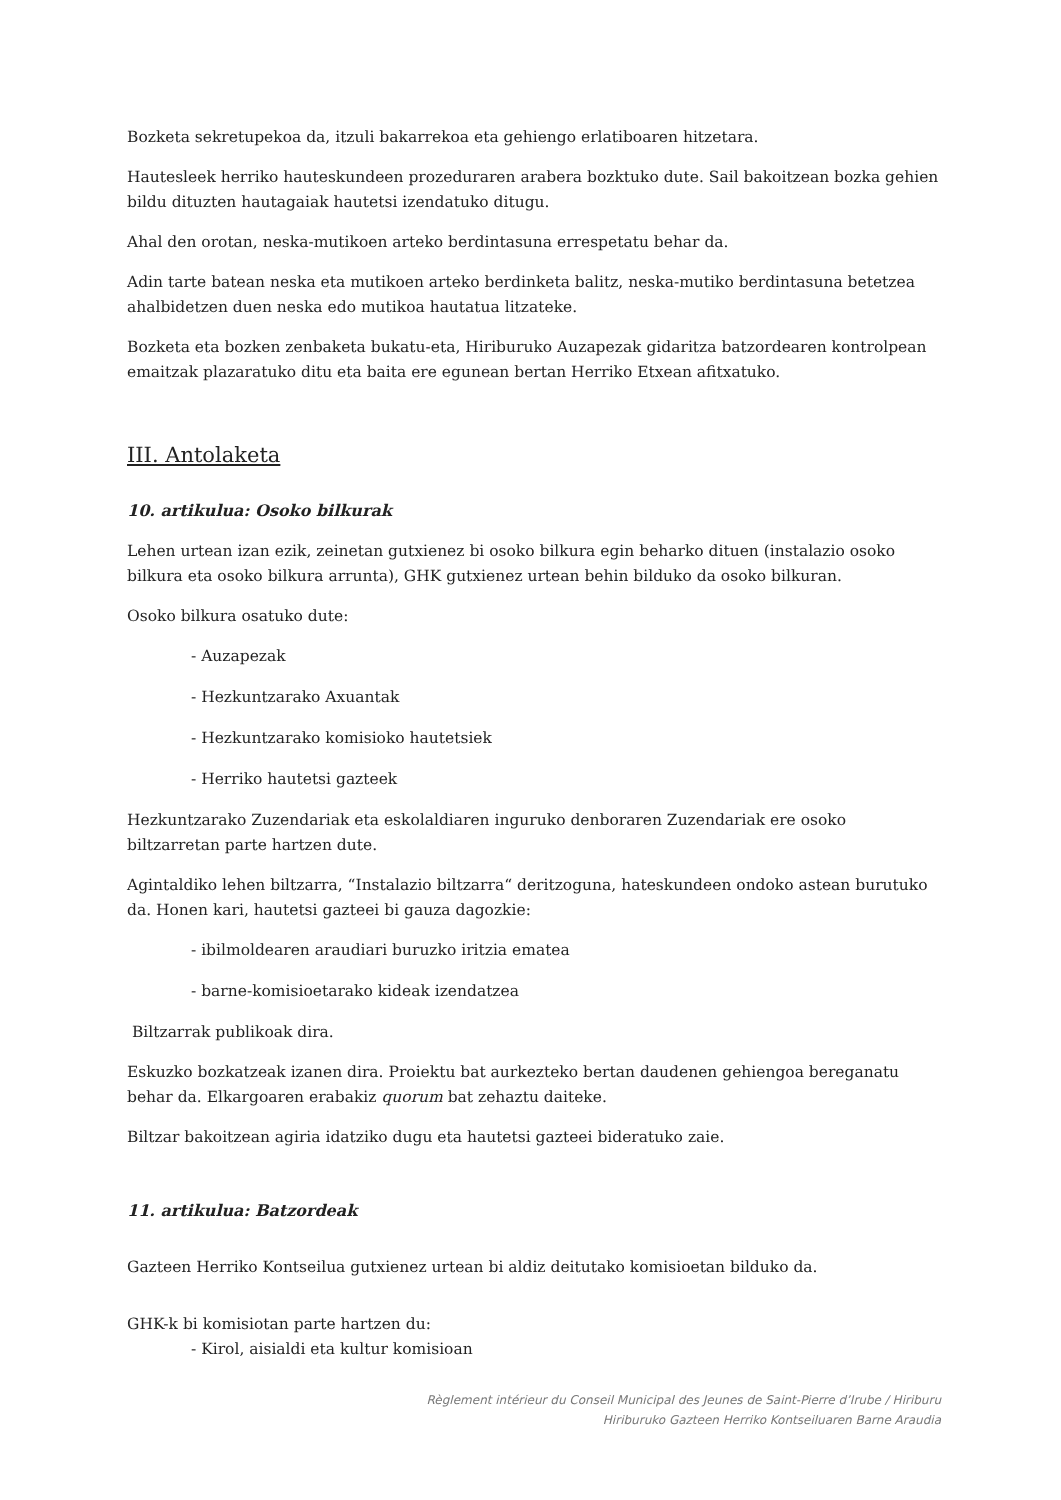Bozketa sekretupekoa da, itzuli bakarrekoa eta gehiengo erlatiboaren hitzetara.
Hautesleek herriko hauteskundeen prozeduraren arabera bozktuko dute. Sail bakoitzean bozka gehien bildu dituzten hautagaiak hautetsi izendatuko ditugu.
Ahal den orotan, neska-mutikoen arteko berdintasuna errespetatu behar da.
Adin tarte batean neska eta mutikoen arteko berdinketa balitz, neska-mutiko berdintasuna betetzea ahalbidetzen duen neska edo mutikoa hautatua litzateke.
Bozketa eta bozken zenbaketa bukatu-eta, Hiriburuko Auzapezak gidaritza batzordearen kontrolpean emaitzak plazaratuko ditu eta baita ere egunean bertan Herriko Etxean afitxatuko.
III. Antolaketa
10. artikulua: Osoko bilkurak
Lehen urtean izan ezik, zeinetan gutxienez bi osoko bilkura egin beharko dituen (instalazio osoko bilkura eta osoko bilkura arrunta), GHK gutxienez urtean behin bilduko da osoko bilkuran.
Osoko bilkura osatuko dute:
- Auzapezak
- Hezkuntzarako Axuantak
- Hezkuntzarako komisioko hautetsiek
- Herriko hautetsi gazteek
Hezkuntzarako Zuzendariak eta eskolaldiaren inguruko denboraren Zuzendariak ere osoko biltzarretan parte hartzen dute.
Agintaldiko lehen biltzarra, “Instalazio biltzarra“ deritzoguna, hateskundeen ondoko astean burutuko da. Honen kari, hautetsi gazteei bi gauza dagozkie:
- ibilmoldearen araudiari buruzko iritzia ematea
- barne-komisioetarako kideak izendatzea
Biltzarrak publikoak dira.
Eskuzko bozkatzeak izanen dira. Proiektu bat aurkezteko bertan daudenen gehiengoa bereganatu behar da. Elkargoaren erabakiz quorum bat zehaztu daiteke.
Biltzar bakoitzean agiria idatziko dugu eta hautetsi gazteei bideratuko zaie.
11. artikulua: Batzordeak
Gazteen Herriko Kontseilua gutxienez urtean bi aldiz deitutako komisioetan bilduko da.
GHK-k bi komisiotan parte hartzen du:
- Kirol, aisialdi eta kultur komisioan
Règlement intérieur du Conseil Municipal des Jeunes de Saint-Pierre d’Irube / Hiriburu
Hiriburuko Gazteen Herriko Kontseiluaren Barne Araudia